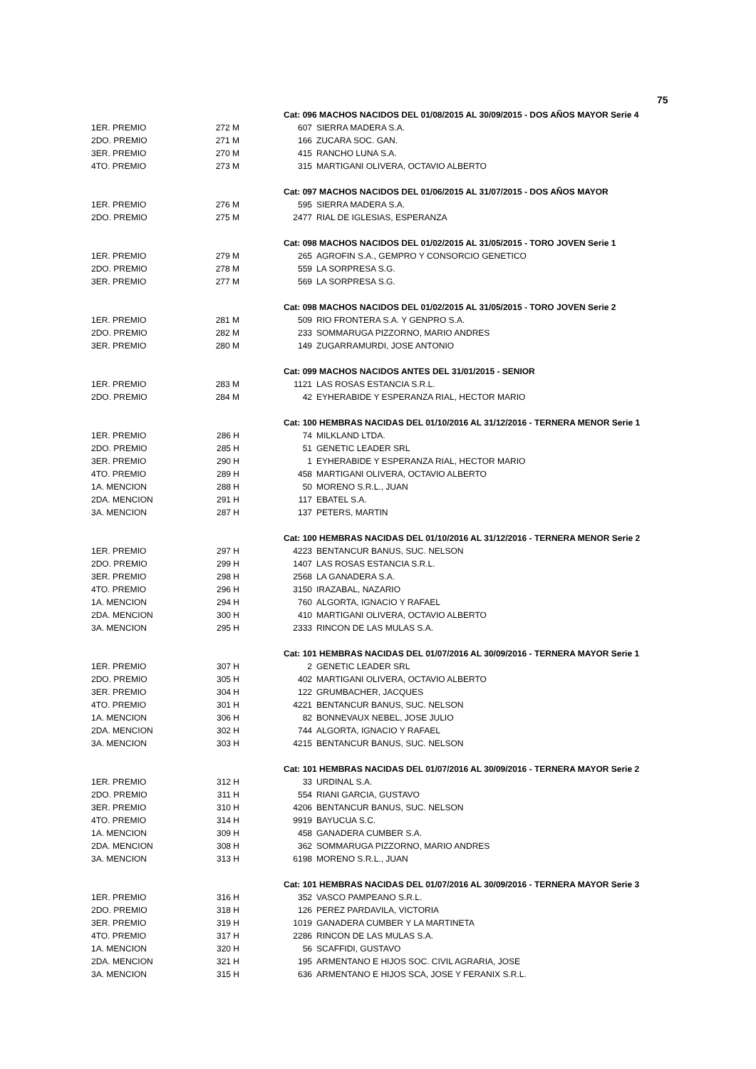75
| | | Cat: 096 MACHOS NACIDOS DEL 01/08/2015 AL 30/09/2015 - DOS AÑOS MAYOR Serie 4 | |
| 1ER. PREMIO | 272 M | 607 | SIERRA MADERA S.A. |
| 2DO. PREMIO | 271 M | 166 | ZUCARA SOC. GAN. |
| 3ER. PREMIO | 270 M | 415 | RANCHO LUNA S.A. |
| 4TO. PREMIO | 273 M | 315 | MARTIGANI OLIVERA, OCTAVIO ALBERTO |
| | | Cat: 097 MACHOS NACIDOS DEL 01/06/2015 AL 31/07/2015 - DOS AÑOS MAYOR | |
| 1ER. PREMIO | 276 M | 595 | SIERRA MADERA S.A. |
| 2DO. PREMIO | 275 M | 2477 | RIAL DE IGLESIAS, ESPERANZA |
| | | Cat: 098 MACHOS NACIDOS DEL 01/02/2015 AL 31/05/2015 - TORO JOVEN Serie 1 | |
| 1ER. PREMIO | 279 M | 265 | AGROFIN S.A., GEMPRO Y CONSORCIO GENETICO |
| 2DO. PREMIO | 278 M | 559 | LA SORPRESA S.G. |
| 3ER. PREMIO | 277 M | 569 | LA SORPRESA S.G. |
| | | Cat: 098 MACHOS NACIDOS DEL 01/02/2015 AL 31/05/2015 - TORO JOVEN Serie 2 | |
| 1ER. PREMIO | 281 M | 509 | RIO FRONTERA S.A. Y GENPRO S.A. |
| 2DO. PREMIO | 282 M | 233 | SOMMARUGA PIZZORNO, MARIO ANDRES |
| 3ER. PREMIO | 280 M | 149 | ZUGARRAMURDI, JOSE ANTONIO |
| | | Cat: 099 MACHOS NACIDOS ANTES DEL 31/01/2015 - SENIOR | |
| 1ER. PREMIO | 283 M | 1121 | LAS ROSAS ESTANCIA S.R.L. |
| 2DO. PREMIO | 284 M | 42 | EYHERABIDE Y ESPERANZA RIAL, HECTOR MARIO |
| | | Cat: 100 HEMBRAS NACIDAS DEL 01/10/2016 AL 31/12/2016 - TERNERA MENOR Serie 1 | |
| 1ER. PREMIO | 286 H | 74 | MILKLAND LTDA. |
| 2DO. PREMIO | 285 H | 51 | GENETIC LEADER SRL |
| 3ER. PREMIO | 290 H | 1 | EYHERABIDE Y ESPERANZA RIAL, HECTOR MARIO |
| 4TO. PREMIO | 289 H | 458 | MARTIGANI OLIVERA, OCTAVIO ALBERTO |
| 1A. MENCION | 288 H | 50 | MORENO S.R.L., JUAN |
| 2DA. MENCION | 291 H | 117 | EBATEL S.A. |
| 3A. MENCION | 287 H | 137 | PETERS, MARTIN |
| | | Cat: 100 HEMBRAS NACIDAS DEL 01/10/2016 AL 31/12/2016 - TERNERA MENOR Serie 2 | |
| 1ER. PREMIO | 297 H | 4223 | BENTANCUR BANUS, SUC. NELSON |
| 2DO. PREMIO | 299 H | 1407 | LAS ROSAS ESTANCIA S.R.L. |
| 3ER. PREMIO | 298 H | 2568 | LA GANADERA S.A. |
| 4TO. PREMIO | 296 H | 3150 | IRAZABAL, NAZARIO |
| 1A. MENCION | 294 H | 760 | ALGORTA, IGNACIO Y RAFAEL |
| 2DA. MENCION | 300 H | 410 | MARTIGANI OLIVERA, OCTAVIO ALBERTO |
| 3A. MENCION | 295 H | 2333 | RINCON DE LAS MULAS S.A. |
| | | Cat: 101 HEMBRAS NACIDAS DEL 01/07/2016 AL 30/09/2016 - TERNERA MAYOR Serie 1 | |
| 1ER. PREMIO | 307 H | 2 | GENETIC LEADER SRL |
| 2DO. PREMIO | 305 H | 402 | MARTIGANI OLIVERA, OCTAVIO ALBERTO |
| 3ER. PREMIO | 304 H | 122 | GRUMBACHER, JACQUES |
| 4TO. PREMIO | 301 H | 4221 | BENTANCUR BANUS, SUC. NELSON |
| 1A. MENCION | 306 H | 82 | BONNEVAUX NEBEL, JOSE JULIO |
| 2DA. MENCION | 302 H | 744 | ALGORTA, IGNACIO Y RAFAEL |
| 3A. MENCION | 303 H | 4215 | BENTANCUR BANUS, SUC. NELSON |
| | | Cat: 101 HEMBRAS NACIDAS DEL 01/07/2016 AL 30/09/2016 - TERNERA MAYOR Serie 2 | |
| 1ER. PREMIO | 312 H | 33 | URDINAL S.A. |
| 2DO. PREMIO | 311 H | 554 | RIANI GARCIA, GUSTAVO |
| 3ER. PREMIO | 310 H | 4206 | BENTANCUR BANUS, SUC. NELSON |
| 4TO. PREMIO | 314 H | 9919 | BAYUCUA S.C. |
| 1A. MENCION | 309 H | 458 | GANADERA CUMBER S.A. |
| 2DA. MENCION | 308 H | 362 | SOMMARUGA PIZZORNO, MARIO ANDRES |
| 3A. MENCION | 313 H | 6198 | MORENO S.R.L., JUAN |
| | | Cat: 101 HEMBRAS NACIDAS DEL 01/07/2016 AL 30/09/2016 - TERNERA MAYOR Serie 3 | |
| 1ER. PREMIO | 316 H | 352 | VASCO PAMPEANO S.R.L. |
| 2DO. PREMIO | 318 H | 126 | PEREZ PARDAVILA, VICTORIA |
| 3ER. PREMIO | 319 H | 1019 | GANADERA CUMBER Y LA MARTINETA |
| 4TO. PREMIO | 317 H | 2286 | RINCON DE LAS MULAS S.A. |
| 1A. MENCION | 320 H | 56 | SCAFFIDI, GUSTAVO |
| 2DA. MENCION | 321 H | 195 | ARMENTANO E HIJOS SOC. CIVIL AGRARIA, JOSE |
| 3A. MENCION | 315 H | 636 | ARMENTANO E HIJOS SCA, JOSE Y FERANIX S.R.L. |